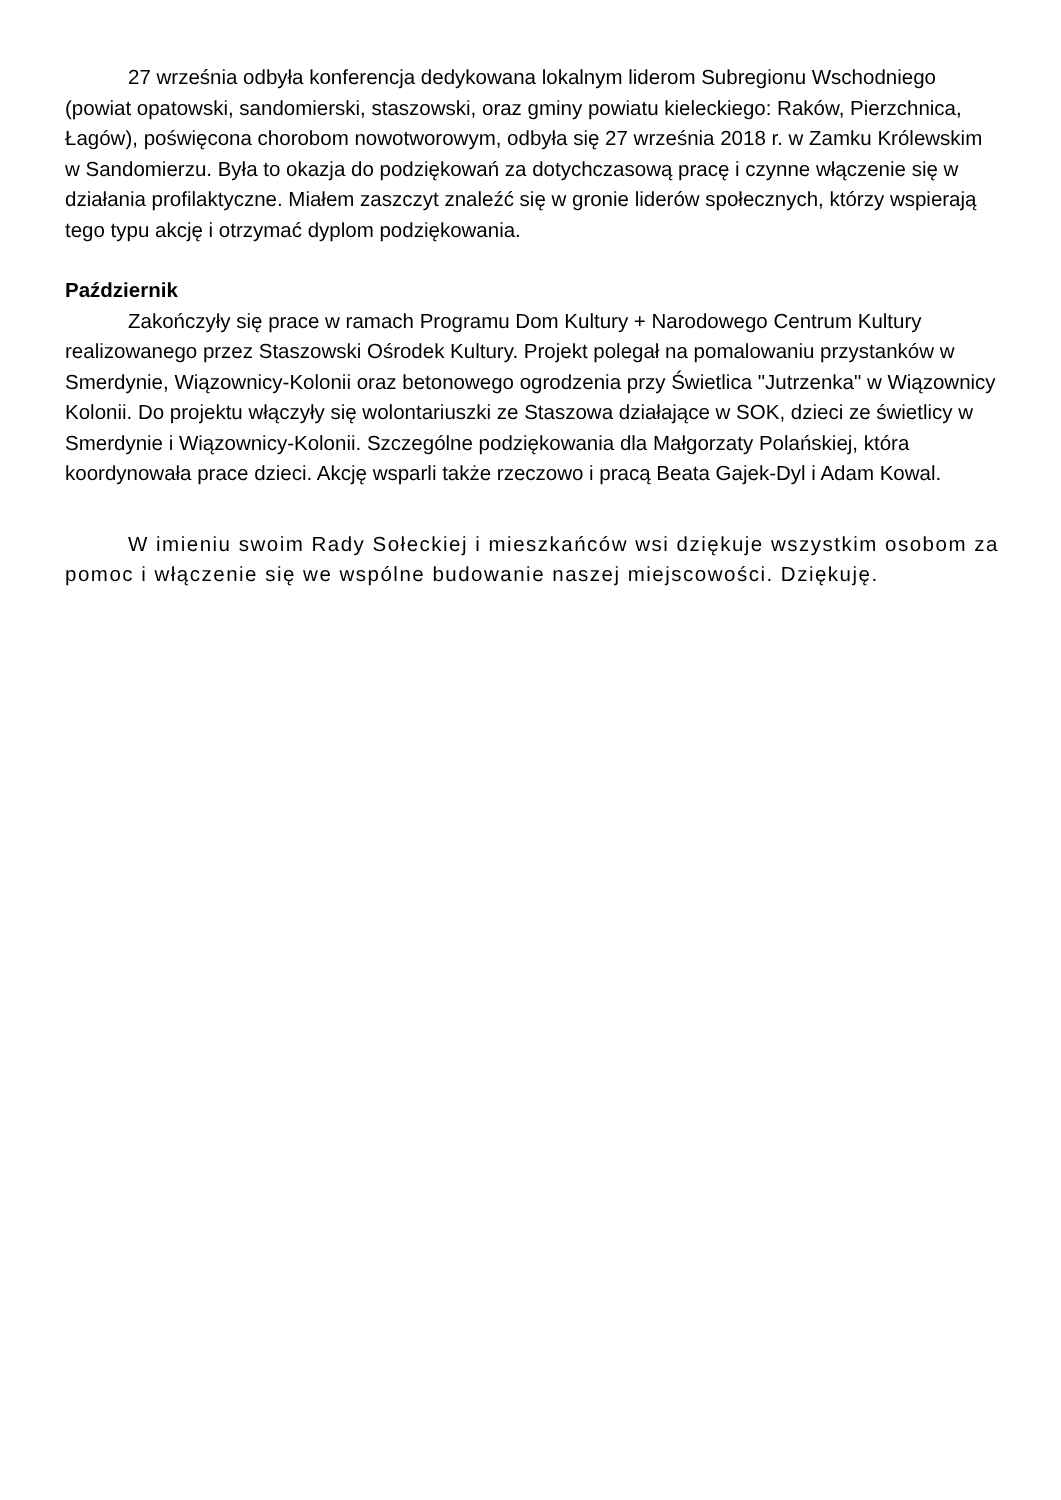27 września odbyła konferencja dedykowana lokalnym liderom Subregionu Wschodniego (powiat opatowski, sandomierski, staszowski, oraz gminy powiatu kieleckiego: Raków, Pierzchnica, Łagów), poświęcona chorobom nowotworowym, odbyła się 27 września 2018 r. w Zamku Królewskim w Sandomierzu. Była to okazja do podziękowań za dotychczasową pracę i czynne włączenie się w działania profilaktyczne. Miałem zaszczyt znaleźć się w gronie liderów społecznych, którzy wspierają tego typu akcję i otrzymać dyplom podziękowania.
Październik
Zakończyły się prace w ramach Programu Dom Kultury + Narodowego Centrum Kultury realizowanego przez Staszowski Ośrodek Kultury. Projekt polegał na pomalowaniu przystanków w Smerdynie, Wiązownicy-Kolonii oraz betonowego ogrodzenia przy Świetlica "Jutrzenka" w Wiązownicy Kolonii. Do projektu włączyły się wolontariuszki ze Staszowa działające w SOK, dzieci ze świetlicy w Smerdynie i Wiązownicy-Kolonii. Szczególne podziękowania dla Małgorzaty Polańskiej, która koordynowała prace dzieci. Akcję wsparli także rzeczowo i pracą Beata Gajek-Dyl i Adam Kowal.
W imieniu swoim Rady Sołeckiej i mieszkańców wsi dziękuje wszystkim osobom za pomoc i włączenie się we wspólne budowanie naszej miejscowości. Dziękuję.